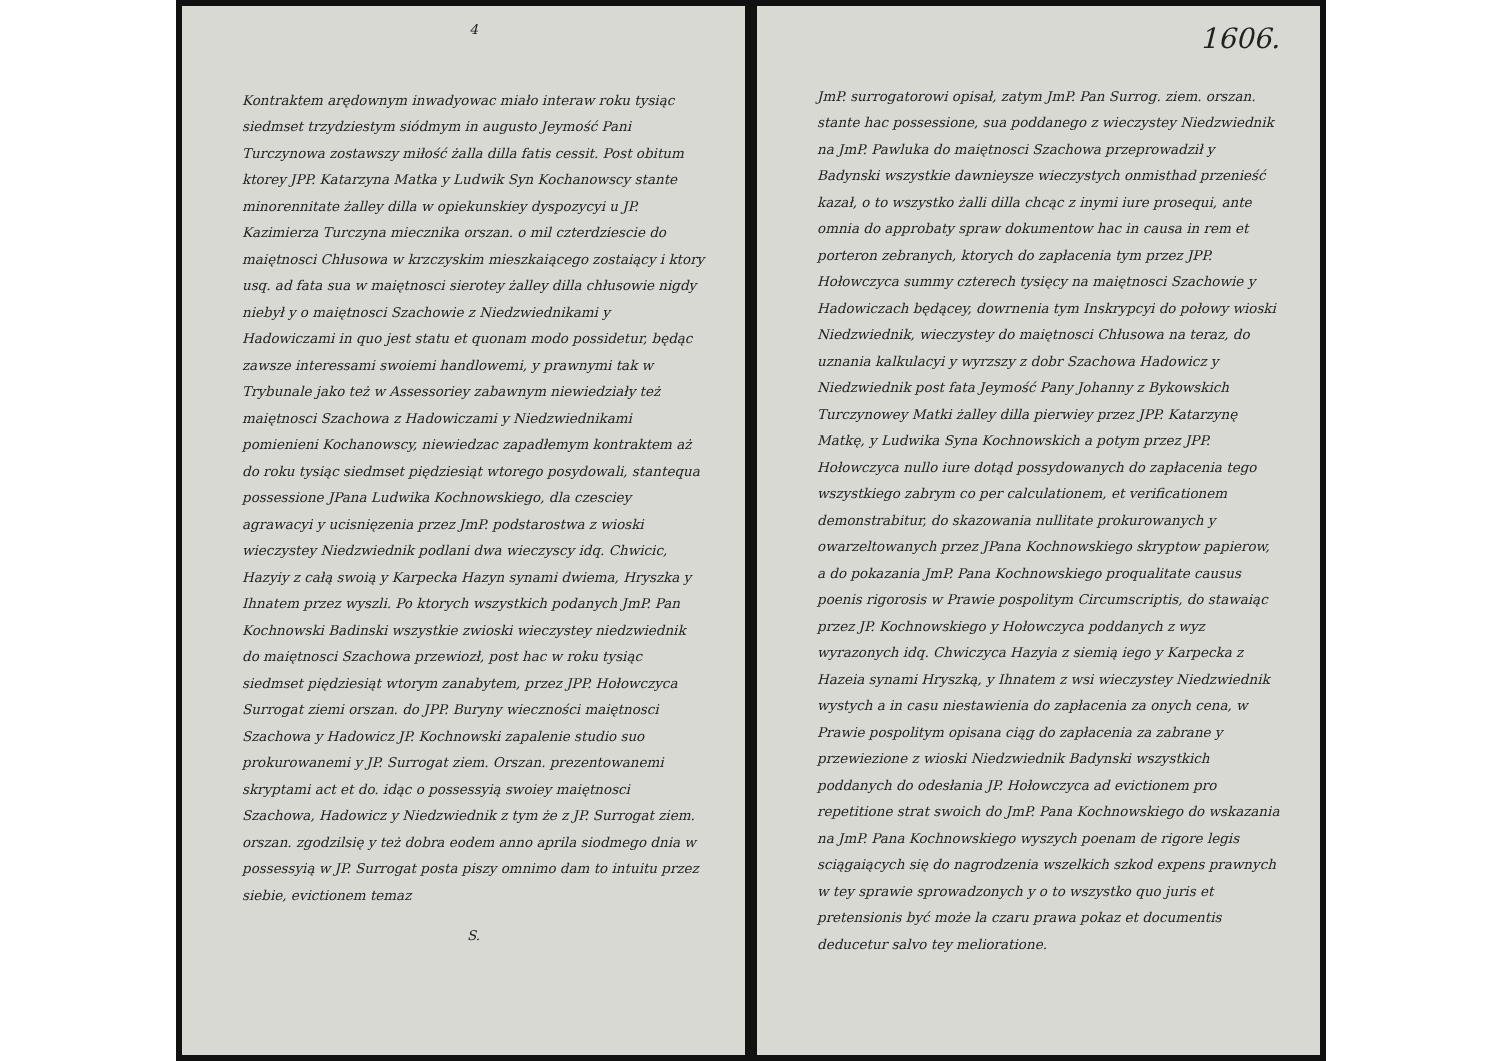4
Kontraktem arędownym inwadyowac miało interaw roku tysiąc siedmset trzydziestym siódmym in augusto Jeymość Pani Turczynowa zostawszy miłość żalla dilla fatis cessit. Post obitum ktorey JPP. Katarzyna Matka y Ludwik Syn Kochanowscy stante minorennitate żalley dilla w opiekunskiey dyspozycyi u JP. Kazimierza Turczyna miecznika orszan. o mil czterdziescie do maiętnosci Chłusowa w krzczyskim mieszkaiącego zostaiący i ktory usq. ad fata sua w maiętnosci sierotey żalley dilla chłusowie nigdy niebył y o maiętnosci Szachowie z Niedzwiednikami y Hadowiczami in quo jest statu et quonam modo possidetur, będąc zawsze interessami swoiemi handlowemi, y prawnymi tak w Trybunale jako też w Assessoriey zabawnym niewiedziały też maiętnosci Szachowa z Hadowiczami y Niedzwiednikami pomienieni Kochanowscy, niewiedzac zapadłemym kontraktem aż do roku tysiąc siedmset piędziesiąt wtorego posydowali, stantequa possessione JPana Ludwika Kochnowskiego, dla czesciey agrawacyi y ucisnięzenia przez JmP. podstarostwa z wioski wieczystey Niedzwiednik podlani dwa wieczyscy idq. Chwicic, Hazyiy z całą swoią y Karpecka Hazyn synami dwiema, Hryszka y Ihnatem przez wyszli. Po ktorych wszystkich podanych JmP. Pan Kochnowski Badinski wszystkie zwioski wieczystey niedzwiednik do maiętnosci Szachowa przewiozł, post hac w roku tysiąc siedmset piędziesiąt wtorym zanabytem, przez JPP. Hołowczyca Surrogat ziemi orszan. do JPP. Buryny wieczności maiętnosci Szachowa y Hadowicz JP. Kochnowski zapalenie studio suo prokurowanemi y JP. Surrogat ziem. Orszan. prezentowanemi skryptami act et do. idąc o possessyią swoiey maiętnosci Szachowa, Hadowicz y Niedzwiednik z tym że z JP. Surrogat ziem. orszan. zgodzilsię y też dobra eodem anno aprila siodmego dnia w possessyią w JP. Surrogat posta piszy omnimo dam to intuitu przez siebie, evictionem temaz
S.
1606.
JmP. surrogatorowi opisał, zatym JmP. Pan Surrog. ziem. orszan. stante hac possessione, sua poddanego z wieczystey Niedzwiednik na JmP. Pawluka do maiętnosci Szachowa przeprowadził y Badynski wszystkie dawnieysze wieczystych onmisthad przenieść kazał, o to wszystko żalli dilla chcąc z inymi iure prosequi, ante omnia do approbaty spraw dokumentow hac in causa in rem et porteron zebranych, ktorych do zapłacenia tym przez JPP. Hołowczyca summy czterech tysięcy na maiętnosci Szachowie y Hadowiczach będącey, dowrnenia tym Inskrypcyi do połowy wioski Niedzwiednik, wieczystey do maiętnosci Chłusowa na teraz, do uznania kalkulacyi y wyrzszy z dobr Szachowa Hadowicz y Niedzwiednik post fata Jeymość Pany Johanny z Bykowskich Turczynowey Matki żalley dilla pierwiey przez JPP. Katarzynę Matkę, y Ludwika Syna Kochnowskich a potym przez JPP. Hołowczyca nullo iure dotąd possydowanych do zapłacenia tego wszystkiego zabrym co per calculationem, et verificationem demonstrabitur, do skazowania nullitate prokurowanych y owarzeltowanych przez JPana Kochnowskiego skryptow papierow, a do pokazania JmP. Pana Kochnowskiego proqualitate causus poenis rigorosis w Prawie pospolitym Circumscriptis, do stawaiąc przez JP. Kochnowskiego y Hołowczyca poddanych z wyz wyrazonych idq. Chwiczyca Hazyia z siemią iego y Karpecka z Hazeia synami Hryszką, y Ihnatem z wsi wieczystey Niedzwiednik wystych a in casu niestawienia do zapłacenia za onych cena, w Prawie pospolitym opisana ciąg do zapłacenia za zabrane y przewiezione z wioski Niedzwiednik Badynski wszystkich poddanych do odesłania JP. Hołowczyca ad evictionem pro repetitione strat swoich do JmP. Pana Kochnowskiego do wskazania na JmP. Pana Kochnowskiego wyszych poenam de rigore legis sciągaiących się do nagrodzenia wszelkich szkod expens prawnych w tey sprawie sprowadzonych y o to wszystko quo juris et pretensionis być może la czaru prawa pokaz et documentis deducetur salvo tey melioratione.